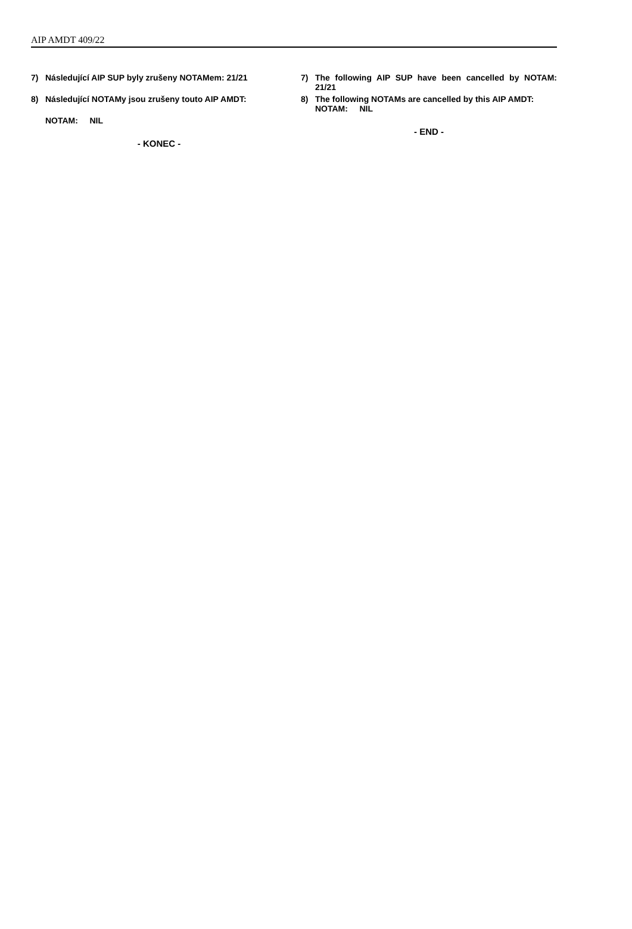AIP AMDT 409/22
7) Následující AIP SUP byly zrušeny NOTAMem: 21/21
8) Následující NOTAMy jsou zrušeny touto AIP AMDT:
NOTAM: NIL
- KONEC -
7) The following AIP SUP have been cancelled by NOTAM: 21/21
8) The following NOTAMs are cancelled by this AIP AMDT:
NOTAM: NIL
- END -